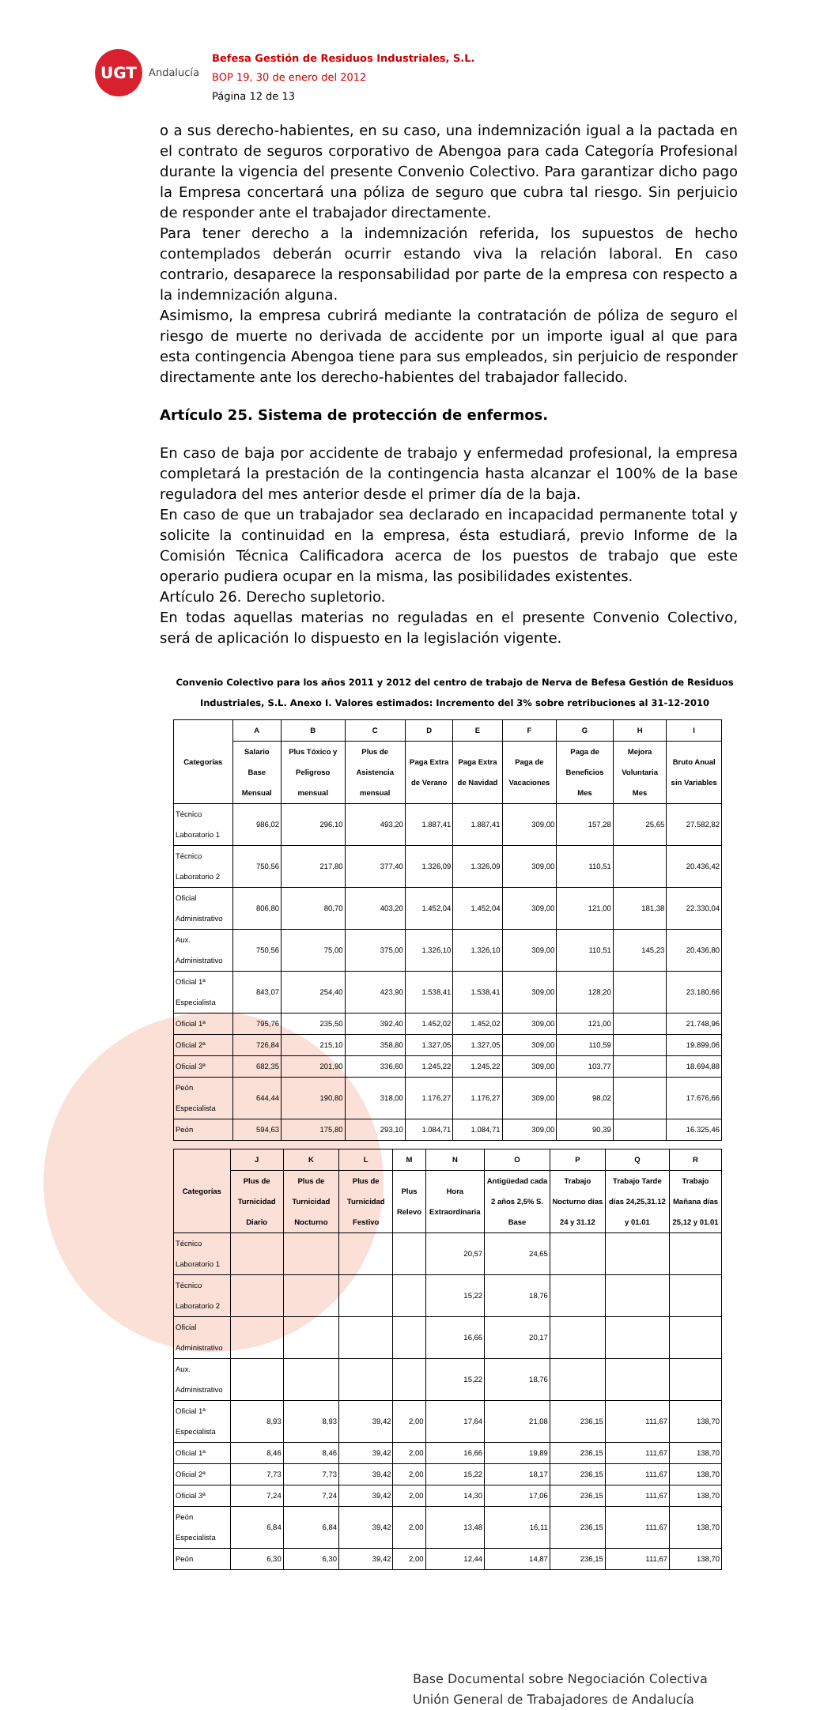UGT
Andalucía
Befesa Gestión de Residuos Industriales, S.L.
BOP 19, 30 de enero del 2012
Página 12 de 13
o a sus derecho-habientes, en su caso, una indemnización igual a la pactada en el contrato de seguros corporativo de Abengoa para cada Categoría Profesional durante la vigencia del presente Convenio Colectivo. Para garantizar dicho pago la Empresa concertará una póliza de seguro que cubra tal riesgo. Sin perjuicio de responder ante el trabajador directamente.
Para tener derecho a la indemnización referida, los supuestos de hecho contemplados deberán ocurrir estando viva la relación laboral. En caso contrario, desaparece la responsabilidad por parte de la empresa con respecto a la indemnización alguna.
Asimismo, la empresa cubrirá mediante la contratación de póliza de seguro el riesgo de muerte no derivada de accidente por un importe igual al que para esta contingencia Abengoa tiene para sus empleados, sin perjuicio de responder directamente ante los derecho-habientes del trabajador fallecido.
Artículo 25. Sistema de protección de enfermos.
En caso de baja por accidente de trabajo y enfermedad profesional, la empresa completará la prestación de la contingencia hasta alcanzar el 100% de la base reguladora del mes anterior desde el primer día de la baja.
En caso de que un trabajador sea declarado en incapacidad permanente total y solicite la continuidad en la empresa, ésta estudiará, previo Informe de la Comisión Técnica Calificadora acerca de los puestos de trabajo que este operario pudiera ocupar en la misma, las posibilidades existentes.
Artículo 26. Derecho supletorio.
En todas aquellas materias no reguladas en el presente Convenio Colectivo, será de aplicación lo dispuesto en la legislación vigente.
Convenio Colectivo para los años 2011 y 2012 del centro de trabajo de Nerva de Befesa Gestión de Residuos Industriales, S.L. Anexo I. Valores estimados: Incremento del 3% sobre retribuciones al 31-12-2010
| Categorías | A | B | C | D | E | F | G | H | I |
| --- | --- | --- | --- | --- | --- | --- | --- | --- | --- |
| | Salario Base Mensual | Plus Tóxico y Peligroso mensual | Plus de Asistencia mensual | Paga Extra de Verano | Paga Extra de Navidad | Paga de Vacaciones | Paga de Beneficios Mes | Mejora Voluntaria Mes | Bruto Anual sin Variables |
| Técnico Laboratorio 1 | 986,02 | 296,10 | 493,20 | 1.887,41 | 1.887,41 | 309,00 | 157,28 | 25,65 | 27.582,82 |
| Técnico Laboratorio 2 | 750,56 | 217,80 | 377,40 | 1.326,09 | 1.326,09 | 309,00 | 110,51 | | 20.436,42 |
| Oficial Administrativo | 806,80 | 80,70 | 403,20 | 1.452,04 | 1.452,04 | 309,00 | 121,00 | 181,38 | 22.330,04 |
| Aux. Administrativo | 750,56 | 75,00 | 375,00 | 1.326,10 | 1.326,10 | 309,00 | 110,51 | 145,23 | 20.436,80 |
| Oficial 1ª Especialista | 843,07 | 254,40 | 423,90 | 1.538,41 | 1.538,41 | 309,00 | 128,20 | | 23.180,66 |
| Oficial 1ª | 795,76 | 235,50 | 392,40 | 1.452,02 | 1.452,02 | 309,00 | 121,00 | | 21.748,96 |
| Oficial 2ª | 726,84 | 215,10 | 358,80 | 1.327,05 | 1.327,05 | 309,00 | 110,59 | | 19.899,06 |
| Oficial 3ª | 682,35 | 201,90 | 336,60 | 1.245,22 | 1.245,22 | 309,00 | 103,77 | | 18.694,88 |
| Peón Especialista | 644,44 | 190,80 | 318,00 | 1.176,27 | 1.176,27 | 309,00 | 98,02 | | 17.676,66 |
| Peón | 594,63 | 175,80 | 293,10 | 1.084,71 | 1.084,71 | 309,00 | 90,39 | | 16.325,46 |
| Categorías | J | K | L | M | N | O | P | Q | R |
| --- | --- | --- | --- | --- | --- | --- | --- | --- | --- |
| | Plus de Turnicidad Diario | Plus de Turnicidad Nocturno | Plus de Turnicidad Festivo | Plus Relevo | Hora Extraordinaria | Antigüedad cada 2 años 2,5% S. Base | Trabajo Nocturno días 24 y 31.12 | Trabajo Tarde días 24,25,31.12 y 01.01 | Trabajo Mañana días 25,12 y 01.01 |
| Técnico Laboratorio 1 | | | | | 20,57 | 24,65 | | | |
| Técnico Laboratorio 2 | | | | | 15,22 | 18,76 | | | |
| Oficial Administrativo | | | | | 16,66 | 20,17 | | | |
| Aux. Administrativo | | | | | 15,22 | 18,76 | | | |
| Oficial 1ª Especialista | 8,93 | 8,93 | 39,42 | 2,00 | 17,64 | 21,08 | 236,15 | 111,67 | 138,70 |
| Oficial 1ª | 8,46 | 8,46 | 39,42 | 2,00 | 16,66 | 19,89 | 236,15 | 111,67 | 138,70 |
| Oficial 2ª | 7,73 | 7,73 | 39,42 | 2,00 | 15,22 | 18,17 | 236,15 | 111,67 | 138,70 |
| Oficial 3ª | 7,24 | 7,24 | 39,42 | 2,00 | 14,30 | 17,06 | 236,15 | 111,67 | 138,70 |
| Peón Especialista | 6,84 | 6,84 | 39,42 | 2,00 | 13,48 | 16,11 | 236,15 | 111,67 | 138,70 |
| Peón | 6,30 | 6,30 | 39,42 | 2,00 | 12,44 | 14,87 | 236,15 | 111,67 | 138,70 |
Base Documental sobre Negociación Colectiva
Unión General de Trabajadores de Andalucía